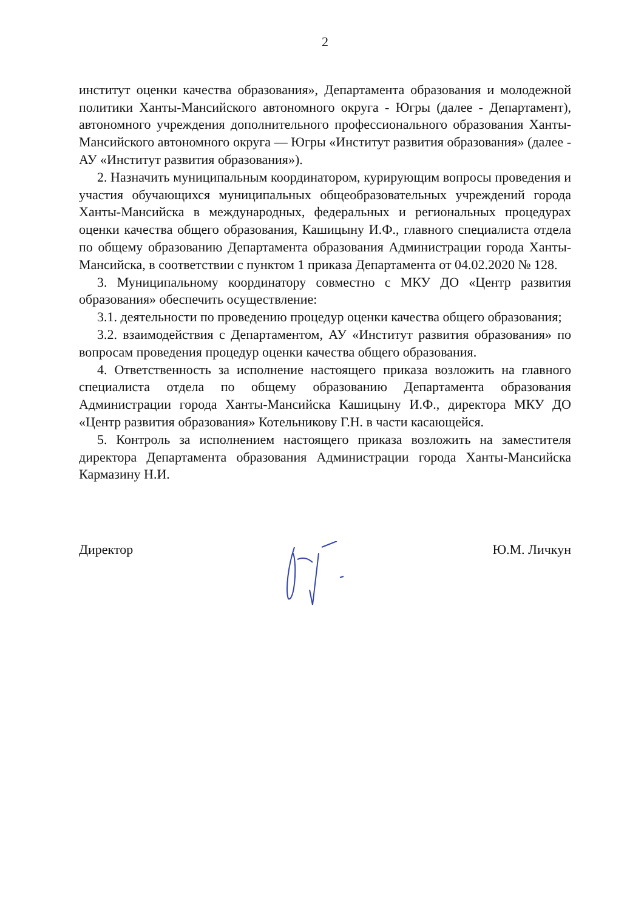2
институт оценки качества образования», Департамента образования и молодежной политики Ханты-Мансийского автономного округа - Югры (далее - Департамент), автономного учреждения дополнительного профессионального образования Ханты-Мансийского автономного округа — Югры «Институт развития образования» (далее - АУ «Институт развития образования»).
2. Назначить муниципальным координатором, курирующим вопросы проведения и участия обучающихся муниципальных общеобразовательных учреждений города Ханты-Мансийска в международных, федеральных и региональных процедурах оценки качества общего образования, Кашицыну И.Ф., главного специалиста отдела по общему образованию Департамента образования Администрации города Ханты-Мансийска, в соответствии с пунктом 1 приказа Департамента от 04.02.2020 № 128.
3. Муниципальному координатору совместно с МКУ ДО «Центр развития образования» обеспечить осуществление:
3.1. деятельности по проведению процедур оценки качества общего образования;
3.2. взаимодействия с Департаментом, АУ «Институт развития образования» по вопросам проведения процедур оценки качества общего образования.
4. Ответственность за исполнение настоящего приказа возложить на главного специалиста отдела по общему образованию Департамента образования Администрации города Ханты-Мансийска Кашицыну И.Ф., директора МКУ ДО «Центр развития образования» Котельникову Г.Н. в части касающейся.
5. Контроль за исполнением настоящего приказа возложить на заместителя директора Департамента образования Администрации города Ханты-Мансийска Кармазину Н.И.
Директор Ю.М. Личкун